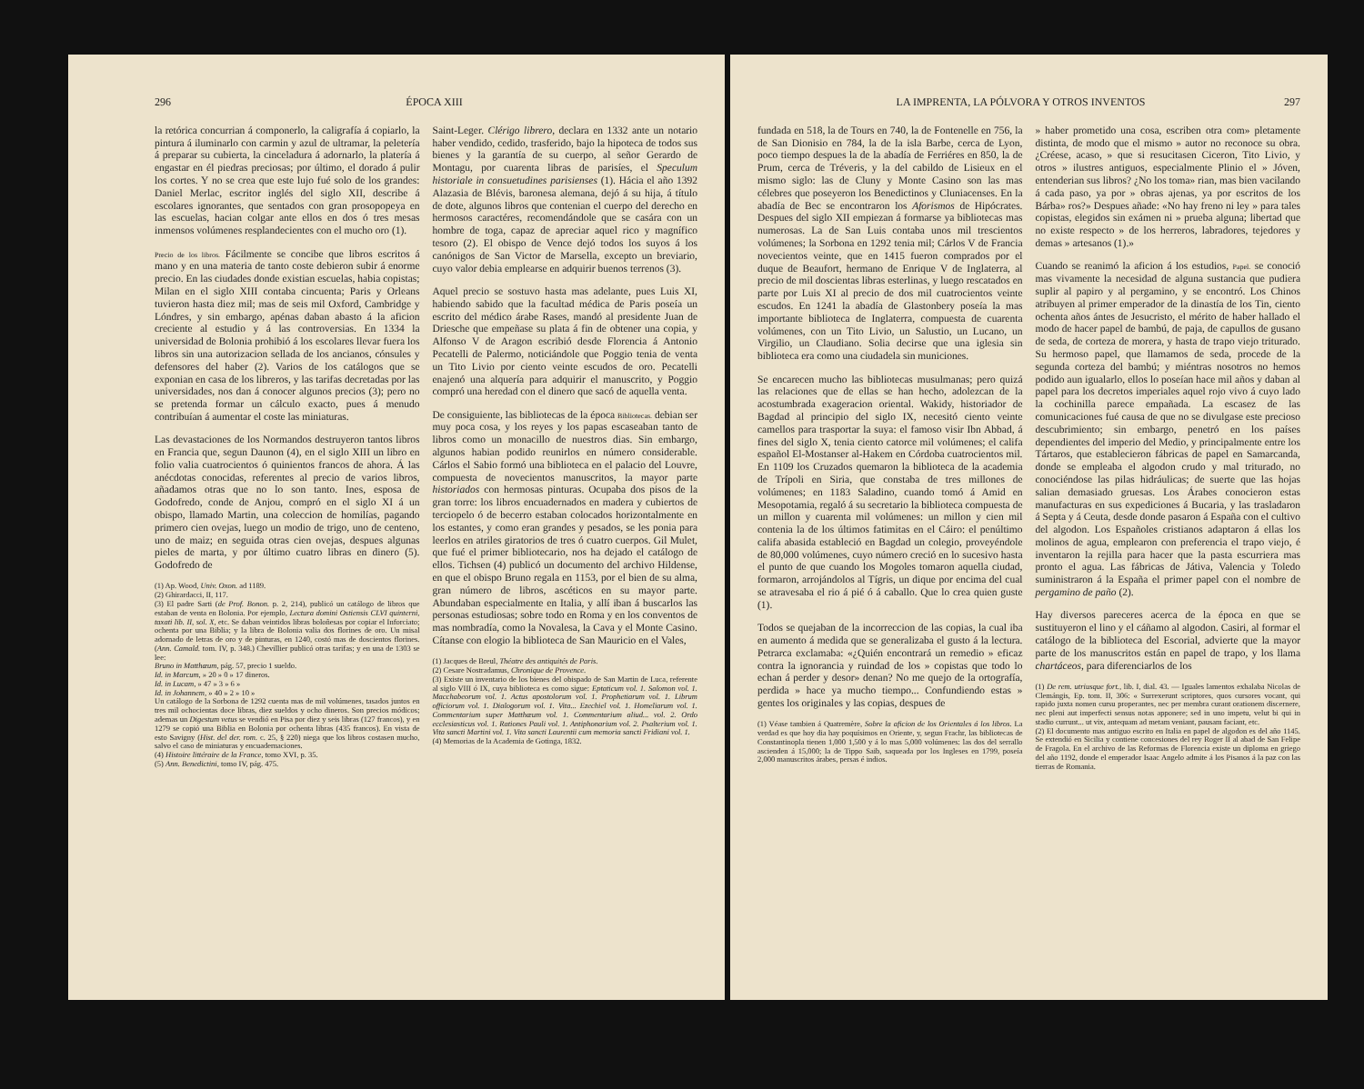296 ÉPOCA XIII
la retórica concurrian á componerlo, la caligrafía á copiarlo, la pintura á iluminarlo con carmin y azul de ultramar, la peletería á preparar su cubierta, la cinceladura á adornarlo, la platería á engastar en él piedras preciosas; por último, el dorado á pulir los cortes. Y no se crea que este lujo fué solo de los grandes: Daniel Merlac, escritor inglés del siglo XII, describe á escolares ignorantes, que sentados con gran prosopopeya en las escuelas, hacian colgar ante ellos en dos ó tres mesas inmensos volúmenes resplandecientes con el mucho oro (1).
Precio de los libros. Fácilmente se concibe que libros escritos á mano y en una materia de tanto coste debieron subir á enorme precio. En las ciudades donde existian escuelas, habia copistas; Milan en el siglo XIII contaba cincuenta; Paris y Orleans tuvieron hasta diez mil; mas de seis mil Oxford, Cambridge y Lóndres, y sin embargo, apénas daban abasto á la aficion creciente al estudio y á las controversias. En 1334 la universidad de Bolonia prohibió á los escolares llevar fuera los libros sin una autorizacion sellada de los ancianos, cónsules y defensores del haber (2). Varios de los catálogos que se exponian en casa de los libreros, y las tarifas decretadas por las universidades, nos dan á conocer algunos precios (3); pero no se pretenda formar un cálculo exacto, pues á menudo contribuían á aumentar el coste las miniaturas.
Las devastaciones de los Normandos destruyeron tantos libros en Francia que, segun Daunon (4), en el siglo XIII un libro en folio valia cuatrocientos ó quinientos francos de ahora. Á las anécdotas conocidas, referentes al precio de varios libros, añadamos otras que no lo son tanto. Ines, esposa de Godofredo, conde de Anjou, compró en el siglo XI á un obispo, llamado Martin, una coleccion de homilías, pagando primero cien ovejas, luego un modio de trigo, uno de centeno, uno de maiz; en seguida otras cien ovejas, despues algunas pieles de marta, y por último cuatro libras en dinero (5). Godofredo de
(1) Ap. Wood, Univ. Oxon. ad 1189.
(2) Ghirardacci, II, 117.
(3) El padre Sarti (de Prof. Bonon. p. 2, 214), publicó un catálogo de libros que estaban de venta en Bolonia. Por ejemplo, Lectura domini Ostiensis CLVI quinterni, taxati lib. II, sol. X, etc. Se daban veintidos libras boloñesas por copiar el Inforciato; ochenta por una Biblia; y la libra de Bolonia valia dos florines de oro. Un misal adornado de letras de oro y de pinturas, en 1240, costó mas de doscientos florines. (Ann. Camald. tom. IV, p. 348.) Chevillier publicó otras tarifas; y en una de 1303 se lee:
Bruno in Matthæum, pág. 57, precio 1 sueldo.
Id. in Marcum, » 20 » 0 » 17 dineros.
Id. in Lucam, » 47 » 3 » 6 »
Id. in Johannem, » 40 » 2 » 10 »
Un catálogo de la Sorbona de 1292 cuenta mas de mil volúmenes, tasados juntos en tres mil ochocientas doce libras, diez sueldos y ocho dineros. Son precios módicos; ademas un Digestum vetus se vendió en Pisa por diez y seis libras (127 francos), y en 1279 se copió una Biblia en Bolonia por ochenta libras (435 francos). En vista de esto Savigny (Hist. del der. rom. c. 25, § 220) niega que los libros costasen mucho, salvo el caso de miniaturas y encuadernaciones.
(4) Histoire littéraire de la France, tomo XVI, p. 35.
(5) Ann. Benedictini, tomo IV, pág. 475.
Saint-Leger. Clérigo librero, declara en 1332 ante un notario haber vendido, cedido, trasferido, bajo la hipoteca de todos sus bienes y la garantía de su cuerpo, al señor Gerardo de Montagu, por cuarenta libras de parisíes, el Speculum historiale in consuetudines parisienses (1). Hácia el año 1392 Alazasia de Blévis, baronesa alemana, dejó á su hija, á título de dote, algunos libros que contenian el cuerpo del derecho en hermosos caractéres, recomendándole que se casára con un hombre de toga, capaz de apreciar aquel rico y magnífico tesoro (2). El obispo de Vence dejó todos los suyos á los canónigos de San Victor de Marsella, excepto un breviario, cuyo valor debia emplearse en adquirir buenos terrenos (3).
Aquel precio se sostuvo hasta mas adelante, pues Luis XI, habiendo sabido que la facultad médica de Paris poseía un escrito del médico árabe Rases, mandó al presidente Juan de Driesche que empeñase su plata á fin de obtener una copia, y Alfonso V de Aragon escribió desde Florencia á Antonio Pecatelli de Palermo, noticiándole que Poggio tenia de venta un Tito Livio por ciento veinte escudos de oro. Pecatelli enajenó una alquería para adquirir el manuscrito, y Poggio compró una heredad con el dinero que sacó de aquella venta.
De consiguiente, las bibliotecas de la época Bibliotecas. debian ser muy poca cosa, y los reyes y los papas escaseaban tanto de libros como un monacillo de nuestros dias. Sin embargo, algunos habian podido reunirlos en número considerable. Cárlos el Sabio formó una biblioteca en el palacio del Louvre, compuesta de novecientos manuscritos, la mayor parte historiados con hermosas pinturas. Ocupaba dos pisos de la gran torre: los libros encuadernados en madera y cubiertos de terciopelo ó de becerro estaban colocados horizontalmente en los estantes, y como eran grandes y pesados, se les ponia para leerlos en atriles giratorios de tres ó cuatro cuerpos. Gil Mulet, que fué el primer bibliotecario, nos ha dejado el catálogo de ellos. Tichsen (4) publicó un documento del archivo Hildense, en que el obispo Bruno regala en 1153, por el bien de su alma, gran número de libros, ascéticos en su mayor parte. Abundaban especialmente en Italia, y allí iban á buscarlos las personas estudiosas; sobre todo en Roma y en los conventos de mas nombradía, como la Novalesa, la Cava y el Monte Casino. Cítanse con elogio la biblioteca de San Mauricio en el Vales,
(1) Jacques de Breul, Théatre des antiquités de Paris.
(2) Cesare Nostradamus, Chronique de Provence.
(3) Existe un inventario de los bienes del obispado de San Martin de Luca, referente al siglo VIII ó IX, cuya biblioteca es como sigue: Eptaticum vol. 1. Salomon vol. 1. Macchabeorum vol. 1. Actus apostolorum vol. 1. Prophetiarum vol. 1. Librum officiorum vol. 1. Dialogorum vol. 1. Vita... Ezechiel vol. 1. Homeliarum vol. 1. Commentarium super Matthæum vol. 1. Commentarium aliud... vol. 2. Ordo ecclesiasticus vol. 1. Rationes Pauli vol. 1. Antiphonarium vol. 2. Psalterium vol. 1. Vita sancti Martini vol. 1. Vita sancti Laurentii cum memoria sancti Fridiani vol. 1.
(4) Memorias de la Academia de Gotinga, 1832.
LA IMPRENTA, LA PÓLVORA Y OTROS INVENTOS 297
fundada en 518, la de Tours en 740, la de Fontenelle en 756, la de San Dionisio en 784, la de la isla Barbe, cerca de Lyon, poco tiempo despues la de la abadía de Ferriéres en 850, la de Prum, cerca de Tréveris, y la del cabildo de Lisieux en el mismo siglo: las de Cluny y Monte Casino son las mas célebres que poseyeron los Benedictinos y Cluniacenses. En la abadía de Bec se encontraron los Aforismos de Hipócrates. Despues del siglo XII empiezan á formarse ya bibliotecas mas numerosas. La de San Luis contaba unos mil trescientos volúmenes; la Sorbona en 1292 tenia mil; Cárlos V de Francia novecientos veinte, que en 1415 fueron comprados por el duque de Beaufort, hermano de Enrique V de Inglaterra, al precio de mil doscientas libras esterlinas, y luego rescatados en parte por Luis XI al precio de dos mil cuatrocientos veinte escudos. En 1241 la abadía de Glastonbery poseía la mas importante biblioteca de Inglaterra, compuesta de cuarenta volúmenes, con un Tito Livio, un Salustio, un Lucano, un Virgilio, un Claudiano. Solia decirse que una iglesia sin biblioteca era como una ciudadela sin municiones.
Se encarecen mucho las bibliotecas musulmanas; pero quizá las relaciones que de ellas se han hecho, adolezcan de la acostumbrada exageracion oriental. Wakidy, historiador de Bagdad al principio del siglo IX, necesitó ciento veinte camellos para trasportar la suya: el famoso visir Ibn Abbad, á fines del siglo X, tenia ciento catorce mil volúmenes; el califa español El-Mostanser al-Hakem en Córdoba cuatrocientos mil. En 1109 los Cruzados quemaron la biblioteca de la academia de Trípoli en Siria, que constaba de tres millones de volúmenes; en 1183 Saladino, cuando tomó á Amid en Mesopotamia, regaló á su secretario la biblioteca compuesta de un millon y cuarenta mil volúmenes: un millon y cien mil contenia la de los últimos fatimitas en el Cáiro: el penúltimo califa abasida estableció en Bagdad un colegio, proveyéndole de 80,000 volúmenes, cuyo número creció en lo sucesivo hasta el punto de que cuando los Mogoles tomaron aquella ciudad, formaron, arrojándolos al Tígris, un dique por encima del cual se atravesaba el rio á pié ó á caballo. Que lo crea quien guste (1).
Todos se quejaban de la incorreccion de las copias, la cual iba en aumento á medida que se generalizaba el gusto á la lectura. Petrarca exclamaba: «¿Quién encontrará un remedio » eficaz contra la ignorancia y ruindad de los » copistas que todo lo echan á perder y desor» denan? No me quejo de la ortografía, perdida » hace ya mucho tiempo... Confundiendo estas » gentes los originales y las copias, despues de
(1) Véase tambien á Quatremère, Sobre la aficion de los Orientales á los libros. La verdad es que hoy dia hay poquísimos en Oriente, y, segun Frachr, las bibliotecas de Constantinopla tienen 1,000 1,500 y á lo mas 5,000 volúmenes: las dos del serrallo ascienden á 15,000; la de Tippo Saib, saqueada por los Ingleses en 1799, poseía 2,000 manuscritos árabes, persas é indios.
» haber prometido una cosa, escriben otra com» pletamente distinta, de modo que el mismo » autor no reconoce su obra. ¿Créese, acaso, » que si resucitasen Ciceron, Tito Livio, y otros » ilustres antiguos, especialmente Plinio el » Jóven, entenderian sus libros? ¿No los toma» rian, mas bien vacilando á cada paso, ya por » obras ajenas, ya por escritos de los Bárba» ros?» Despues añade: «No hay freno ni ley » para tales copistas, elegidos sin exámen ni » prueba alguna; libertad que no existe respecto » de los herreros, labradores, tejedores y demas » artesanos (1).»
Cuando se reanimó la aficion á los estudios, Papel. se conoció mas vivamente la necesidad de alguna sustancia que pudiera suplir al papiro y al pergamino, y se encontró. Los Chinos atribuyen al primer emperador de la dinastía de los Tin, ciento ochenta años ántes de Jesucristo, el mérito de haber hallado el modo de hacer papel de bambú, de paja, de capullos de gusano de seda, de corteza de morera, y hasta de trapo viejo triturado. Su hermoso papel, que llamamos de seda, procede de la segunda corteza del bambú; y miéntras nosotros no hemos podido aun igualarlo, ellos lo poseían hace mil años y daban al papel para los decretos imperiales aquel rojo vivo á cuyo lado la cochinilla parece empañada. La escasez de las comunicaciones fué causa de que no se divulgase este precioso descubrimiento; sin embargo, penetró en los países dependientes del imperio del Medio, y principalmente entre los Tártaros, que establecieron fábricas de papel en Samarcanda, donde se empleaba el algodon crudo y mal triturado, no conociéndose las pilas hidráulicas; de suerte que las hojas salian demasiado gruesas. Los Árabes conocieron estas manufacturas en sus expediciones á Bucaria, y las trasladaron á Septa y á Ceuta, desde donde pasaron á España con el cultivo del algodon. Los Españoles cristianos adaptaron á ellas los molinos de agua, emplearon con preferencia el trapo viejo, é inventaron la rejilla para hacer que la pasta escurriera mas pronto el agua. Las fábricas de Játiva, Valencia y Toledo suministraron á la España el primer papel con el nombre de pergamino de paño (2).
Hay diversos pareceres acerca de la época en que se sustituyeron el lino y el cáñamo al algodon. Casiri, al formar el catálogo de la biblioteca del Escorial, advierte que la mayor parte de los manuscritos están en papel de trapo, y los llama chartáceos, para diferenciarlos de los
(1) De rem. utriusque fort., lib. I, dial. 43. — Iguales lamentos exhalaba Nicolas de Clemángis, Ep. tom. II, 306: « Surrexerunt scriptores, quos cursores vocant, qui rapido juxta nomen cursu properantes, nec per membra curant orationem discernere, nec pleni aut imperfecti sensus notas apponere; sed in uno impetu, velut bi qui in stadio currunt... ut vix, antequam ad metam veniant, pausam faciant, etc.
(2) El documento mas antiguo escrito en Italia en papel de algodon es del año 1145. Se extendió en Sicilia y contiene concesiones del rey Roger II al abad de San Felipe de Fragola. En el archivo de las Reformas de Florencia existe un diploma en griego del año 1192, donde el emperador Isaac Angelo admite á los Pisanos á la paz con las tierras de Romania.